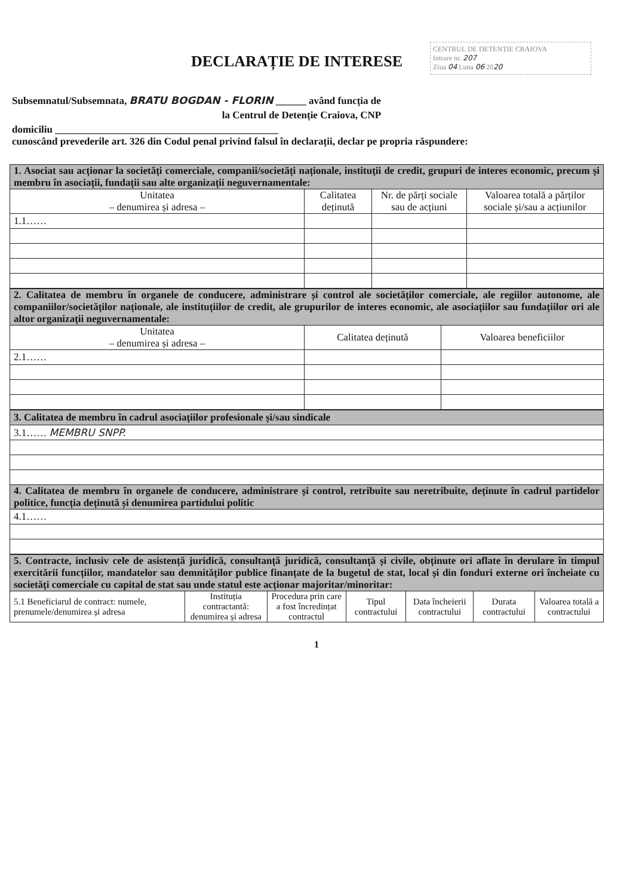CENTRUL DE DETENȚIE CRAIOVA
Intrare nr. 207
Ziua 04 Luna 06 2020
DECLARAȚIE DE INTERESE
Subsemnatul/Subsemnata, BRATU BOGDAN - FLORIN ______ având funcția de
la Centrul de Detenție Craiova, CNP
domiciliu ____________________________________________
cunoscând prevederile art. 326 din Codul penal privind falsul în declarații, declar pe propria răspundere:
| 1. Asociat sau acționar la societăți comerciale, companii/societăți naționale, instituții de credit, grupuri de interes economic, precum și membru în asociații, fundații sau alte organizații neguvernamentale: | | | |
| Unitatea – denumirea și adresa – | Calitatea deținută | Nr. de părți sociale sau de acțiuni | Valoarea totală a părților sociale și/sau a acțiunilor |
| 1.1…… | | | |
| 2. Calitatea de membru în organele de conducere, administrare și control ale societăților comerciale, ale regiilor autonome, ale companiilor/societăților naționale, ale instituțiilor de credit, ale grupurilor de interes economic, ale asociațiilor sau fundațiilor ori ale altor organizații neguvernamentale: | | |
| Unitatea – denumirea și adresa – | Calitatea deținută | Valoarea beneficiilor |
| 2.1…… | | |
| 3. Calitatea de membru în cadrul asociațiilor profesionale și/sau sindicale |
| 3.1…… MEMBRU SNPP. |
| 4. Calitatea de membru în organele de conducere, administrare și control, retribuite sau neretribuite, deținute în cadrul partidelor politice, funcția deținută și denumirea partidului politic |
| 4.1…… |
| 5. Contracte, inclusiv cele de asistență juridică, consultanță juridică, consultanță și civile, obținute ori aflate în derulare în timpul exercitării funcțiilor, mandatelor sau demnităților publice finanțate de la bugetul de stat, local și din fonduri externe ori încheiate cu societăți comerciale cu capital de stat sau unde statul este acționar majoritar/minoritar: | | | | | | |
| 5.1 Beneficiarul de contract: numele, prenumele/denumirea și adresa | Instituția contractantă: denumirea și adresa | Procedura prin care a fost încredințat contractul | Tipul contractului | Data încheierii contractului | Durata contractului | Valoarea totală a contractului |
1